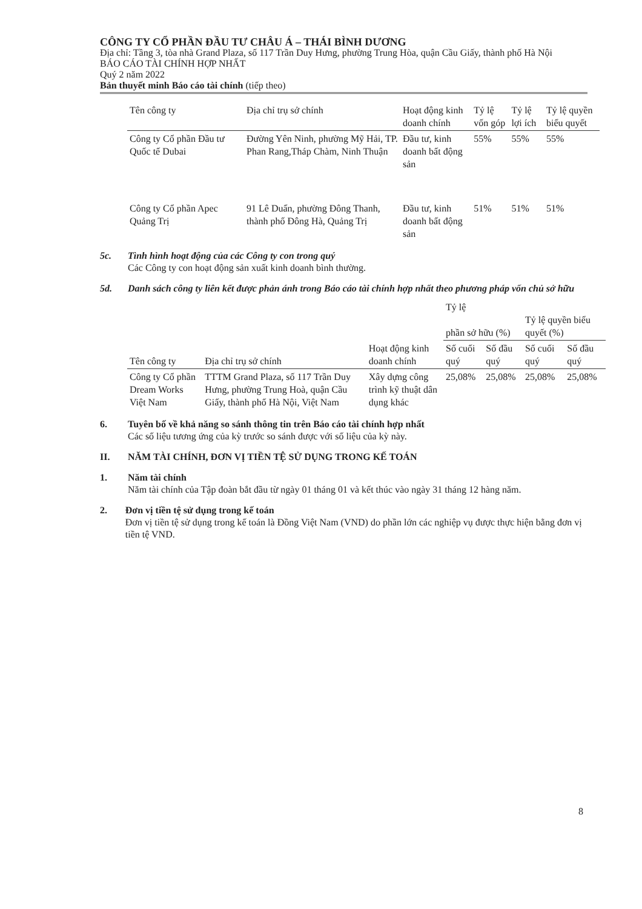CÔNG TY CỔ PHẦN ĐẦU TƯ CHÂU Á – THÁI BÌNH DƯƠNG
Địa chỉ: Tầng 3, tòa nhà Grand Plaza, số 117 Trần Duy Hưng, phường Trung Hòa, quận Cầu Giấy, thành phố Hà Nội
BÁO CÁO TÀI CHÍNH HỢP NHẤT
Quý 2 năm 2022
Bản thuyết minh Báo cáo tài chính (tiếp theo)
| Tên công ty | Địa chỉ trụ sở chính | Hoạt động kinh doanh chính | Tỷ lệ vốn góp | Tỷ lệ lợi ích | Tỷ lệ quyền biểu quyết |
| --- | --- | --- | --- | --- | --- |
| Công ty Cổ phần Đầu tư Quốc tế Dubai | Đường Yên Ninh, phường Mỹ Hải, TP. Phan Rang,Tháp Chàm, Ninh Thuận | Đầu tư, kinh doanh bất động sản | 55% | 55% | 55% |
| Công ty Cổ phần Apec Quảng Trị | 91 Lê Duẩn, phường Đông Thanh, thành phố Đông Hà, Quảng Trị | Đầu tư, kinh doanh bất động sản | 51% | 51% | 51% |
5c. Tình hình hoạt động của các Công ty con trong quý
Các Công ty con hoạt động sản xuất kinh doanh bình thường.
5d. Danh sách công ty liên kết được phản ánh trong Báo cáo tài chính hợp nhất theo phương pháp vốn chủ sở hữu
| Tên công ty | Địa chỉ trụ sở chính | Hoạt động kinh doanh chính | Tỷ lệ phần sở hữu (%) | | Tỷ lệ quyền biểu quyết (%) | |
| --- | --- | --- | --- | --- | --- | --- |
| | | | Số cuối quý | Số đầu quý | Số cuối quý | Số đầu quý |
| Công ty Cổ phần Dream Works Việt Nam | TTTM Grand Plaza, số 117 Trần Duy Hưng, phường Trung Hoà, quận Cầu Giấy, thành phố Hà Nội, Việt Nam | Xây dựng công trình kỹ thuật dân dụng khác | 25,08% | 25,08% | 25,08% | 25,08% |
6. Tuyên bố về khả năng so sánh thông tin trên Báo cáo tài chính hợp nhất
Các số liệu tương ứng của kỳ trước so sánh được với số liệu của kỳ này.
II. NĂM TÀI CHÍNH, ĐƠN VỊ TIỀN TỆ SỬ DỤNG TRONG KẾ TOÁN
1. Năm tài chính
Năm tài chính của Tập đoàn bắt đầu từ ngày 01 tháng 01 và kết thúc vào ngày 31 tháng 12 hàng năm.
2. Đơn vị tiền tệ sử dụng trong kế toán
Đơn vị tiền tệ sử dụng trong kế toán là Đồng Việt Nam (VND) do phần lớn các nghiệp vụ được thực hiện bằng đơn vị tiền tệ VND.
8